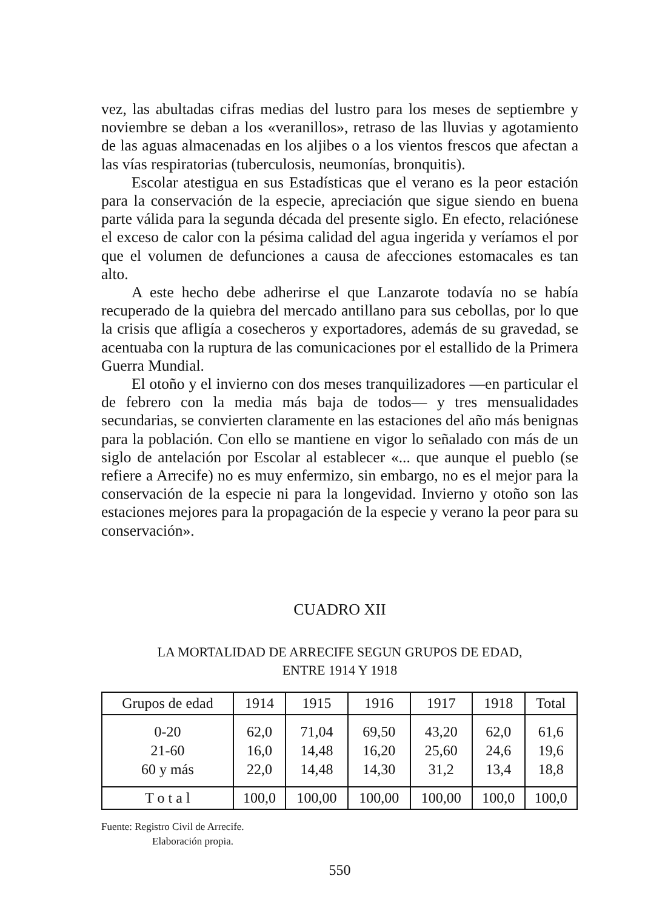vez, las abultadas cifras medias del lustro para los meses de septiembre y noviembre se deban a los «veranillos», retraso de las lluvias y agotamiento de las aguas almacenadas en los aljibes o a los vientos frescos que afectan a las vías respiratorias (tuberculosis, neumonías, bronquitis).
Escolar atestigua en sus Estadísticas que el verano es la peor estación para la conservación de la especie, apreciación que sigue siendo en buena parte válida para la segunda década del presente siglo. En efecto, relaciónese el exceso de calor con la pésima calidad del agua ingerida y veríamos el por que el volumen de defunciones a causa de afecciones estomacales es tan alto.
A este hecho debe adherirse el que Lanzarote todavía no se había recuperado de la quiebra del mercado antillano para sus cebollas, por lo que la crisis que afligía a cosecheros y exportadores, además de su gravedad, se acentuaba con la ruptura de las comunicaciones por el estallido de la Primera Guerra Mundial.
El otoño y el invierno con dos meses tranquilizadores —en particular el de febrero con la media más baja de todos— y tres mensualidades secundarias, se convierten claramente en las estaciones del año más benignas para la población. Con ello se mantiene en vigor lo señalado con más de un siglo de antelación por Escolar al establecer «... que aunque el pueblo (se refiere a Arrecife) no es muy enfermizo, sin embargo, no es el mejor para la conservación de la especie ni para la longevidad. Invierno y otoño son las estaciones mejores para la propagación de la especie y verano la peor para su conservación».
CUADRO XII
LA MORTALIDAD DE ARRECIFE SEGUN GRUPOS DE EDAD,
ENTRE 1914 Y 1918
| Grupos de edad | 1914 | 1915 | 1916 | 1917 | 1918 | Total |
| --- | --- | --- | --- | --- | --- | --- |
| 0-20 | 62,0 | 71,04 | 69,50 | 43,20 | 62,0 | 61,6 |
| 21-60 | 16,0 | 14,48 | 16,20 | 25,60 | 24,6 | 19,6 |
| 60 y más | 22,0 | 14,48 | 14,30 | 31,2 | 13,4 | 18,8 |
| T o t a l | 100,0 | 100,00 | 100,00 | 100,00 | 100,0 | 100,0 |
Fuente: Registro Civil de Arrecife.
Elaboración propia.
550